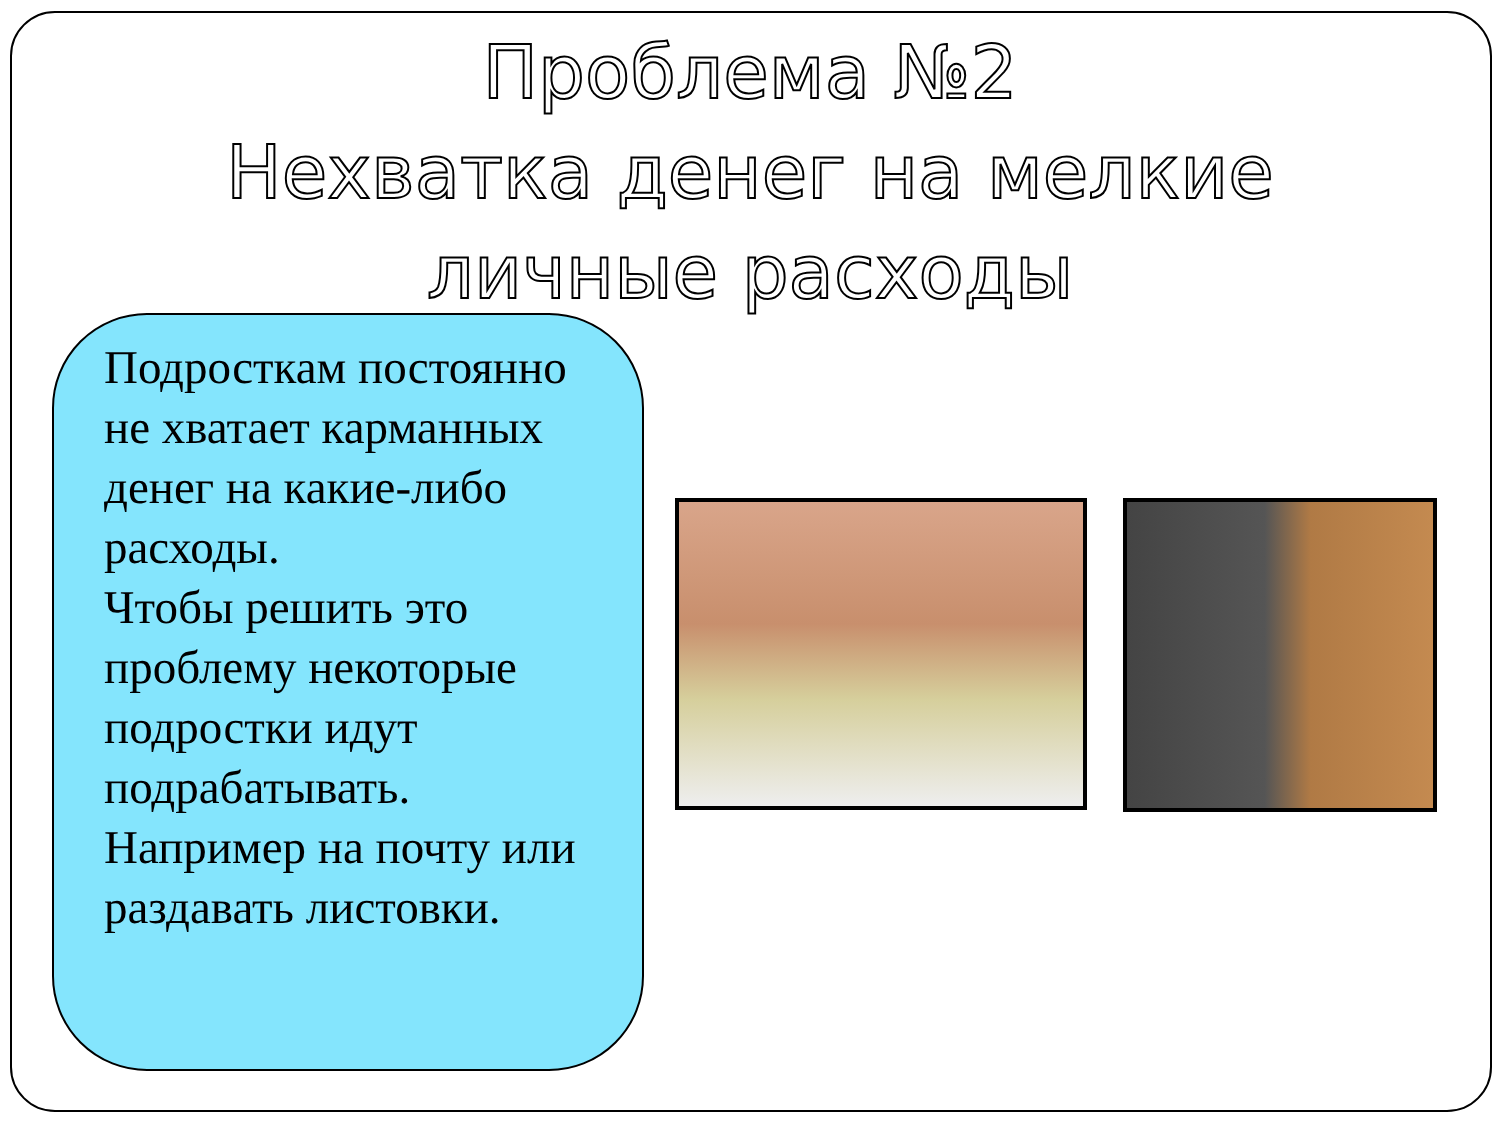Проблема №2
Нехватка денег на мелкие
личные расходы
Подросткам постоянно не хватает карманных денег на какие-либо расходы.
Чтобы решить это проблему некоторые подростки идут подрабатывать.
Например на почту или раздавать листовки.